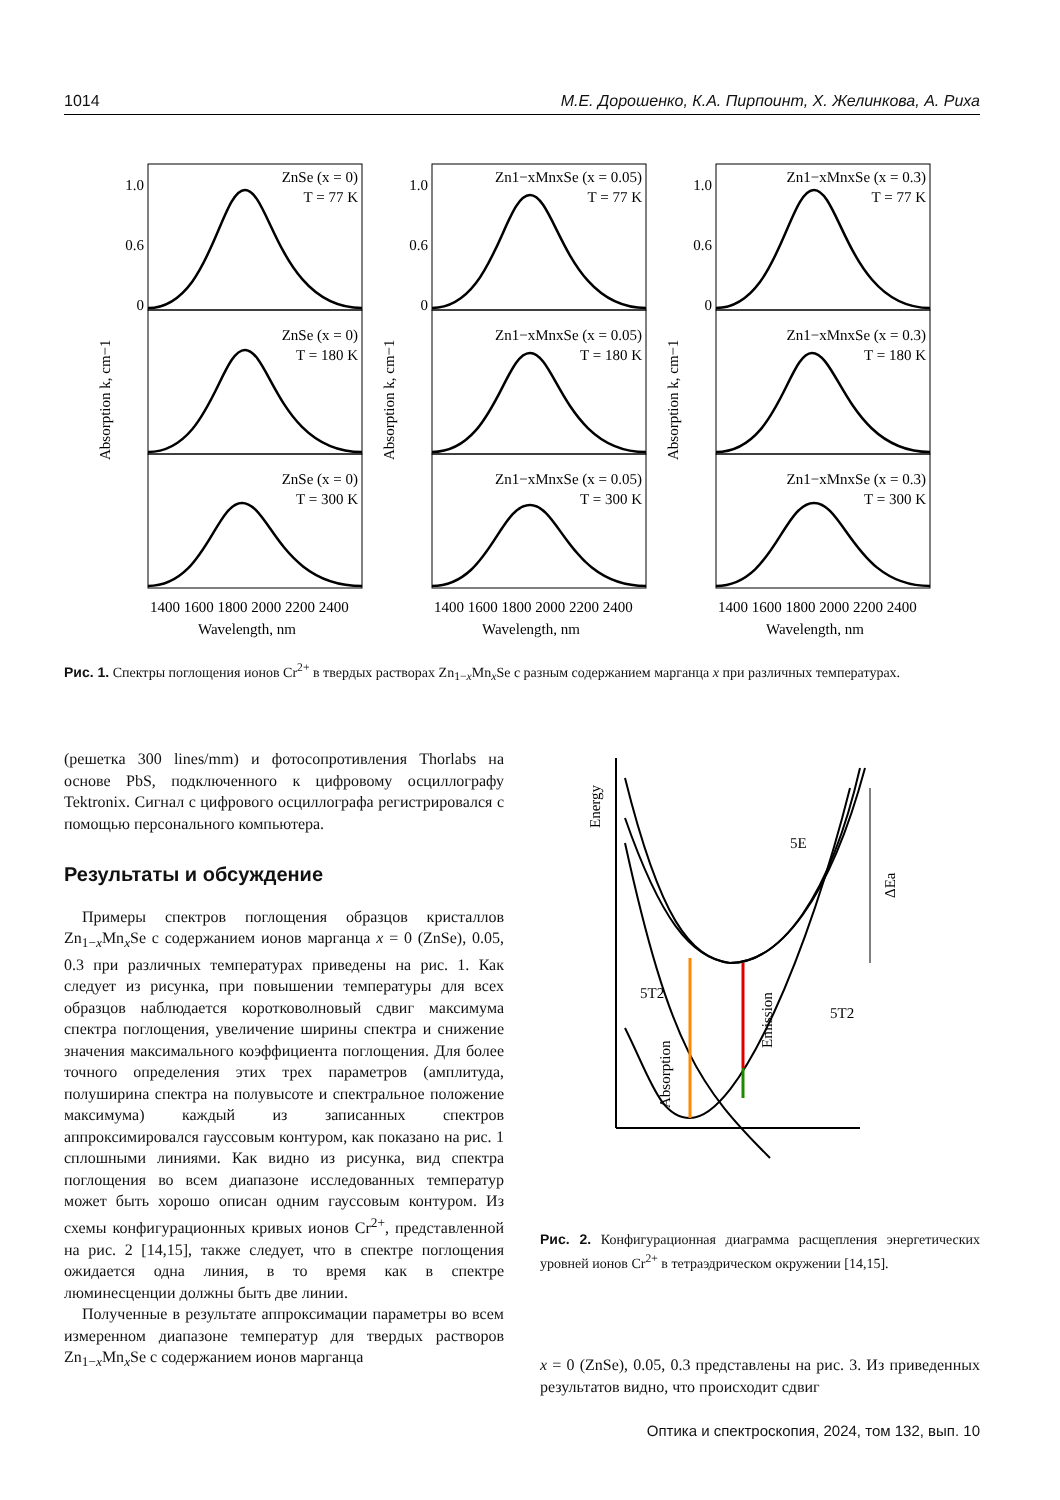1014 М.Е. Дорошенко, К.А. Пирпоинт, Х. Желинкова, А. Риха
ZnSe (x = 0)
T = 77 K
Zn1−xMnxSe (x = 0.05)
T = 77 K
Zn1−xMnxSe (x = 0.3)
T = 77 K
ZnSe (x = 0)
T = 180 K
Zn1−xMnxSe (x = 0.05)
T = 180 K
Zn1−xMnxSe (x = 0.3)
T = 180 K
ZnSe (x = 0)
T = 300 K
Zn1−xMnxSe (x = 0.05)
T = 300 K
Zn1−xMnxSe (x = 0.3)
T = 300 K
1.0
0.6
0
1.0
0.6
0
1.0
0.6
0
Absorption k, cm−1
Absorption k, cm−1
Absorption k, cm−1
1400 1600 1800 2000 2200 2400
1400 1600 1800 2000 2200 2400
1400 1600 1800 2000 2200 2400
Wavelength, nm
Wavelength, nm
Wavelength, nm
Рис. 1. Спектры поглощения ионов Cr<sup>2+</sup> в твердых растворах Zn<sub>1−x</sub>Mn<sub>x</sub>Se с разным содержанием марганца x при различных температурах.
(решетка 300 lines/mm) и фотосопротивления Thorlabs на основе PbS, подключенного к цифровому осциллографу Tektronix. Сигнал с цифрового осциллографа регистрировался с помощью персонального компьютера.
Результаты и обсуждение
Примеры спектров поглощения образцов кристаллов Zn<sub>1−x</sub>Mn<sub>x</sub>Se с содержанием ионов марганца x = 0 (ZnSe), 0.05, 0.3 при различных температурах приведены на рис. 1. Как следует из рисунка, при повышении температуры для всех образцов наблюдается коротковолновый сдвиг максимума спектра поглощения, увеличение ширины спектра и снижение значения максимального коэффициента поглощения. Для более точного определения этих трех параметров (амплитуда, полуширина спектра на полувысоте и спектральное положение максимума) каждый из записанных спектров аппроксимировался гауссовым контуром, как показано на рис. 1 сплошными линиями. Как видно из рисунка, вид спектра поглощения во всем диапазоне исследованных температур может быть хорошо описан одним гауссовым контуром. Из схемы конфигурационных кривых ионов Cr<sup>2+</sup>, представленной на рис. 2 [14,15], также следует, что в спектре поглощения ожидается одна линия, в то время как в спектре люминесценции должны быть две линии.
Полученные в результате аппроксимации параметры во всем измеренном диапазоне температур для твердых растворов Zn<sub>1−x</sub>Mn<sub>x</sub>Se с содержанием ионов марганца
Energy
5E
5T2
5T2
ΔEa
Absorption
Emission
Рис. 2. Конфигурационная диаграмма расщепления энергетических уровней ионов Cr<sup>2+</sup> в тетраэдрическом окружении [14,15].
x = 0 (ZnSe), 0.05, 0.3 представлены на рис. 3. Из приведенных результатов видно, что происходит сдвиг
Оптика и спектроскопия, 2024, том 132, вып. 10